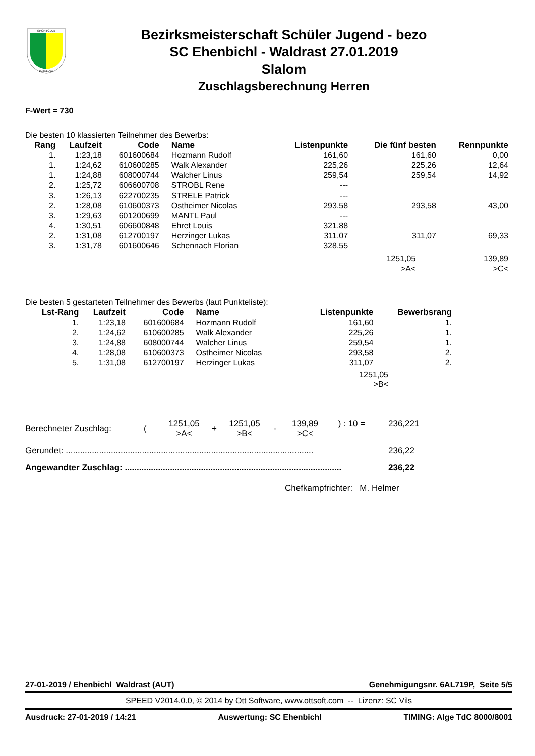SPORTCLUB
EHENBICHL
Bezirksmeisterschaft Schüler Jugend - bezo
SC Ehenbichl - Waldrast 27.01.2019
Slalom
Zuschlagsberechnung Herren
F-Wert = 730
Die besten 10 klassierten Teilnehmer des Bewerbs:
| Rang | Laufzeit | Code | Name | Listenpunkte | Die fünf besten | Rennpunkte |
| --- | --- | --- | --- | --- | --- | --- |
| 1. | 1:23,18 | 601600684 | Hozmann Rudolf | 161,60 | 161,60 | 0,00 |
| 1. | 1:24,62 | 610600285 | Walk Alexander | 225,26 | 225,26 | 12,64 |
| 1. | 1:24,88 | 608000744 | Walcher Linus | 259,54 | 259,54 | 14,92 |
| 2. | 1:25,72 | 606600708 | STROBL Rene | --- | | |
| 3. | 1:26,13 | 622700235 | STRELE Patrick | --- | | |
| 2. | 1:28,08 | 610600373 | Ostheimer Nicolas | 293,58 | 293,58 | 43,00 |
| 3. | 1:29,63 | 601200699 | MANTL Paul | --- | | |
| 4. | 1:30,51 | 606600848 | Ehret Louis | 321,88 | | |
| 2. | 1:31,08 | 612700197 | Herzinger Lukas | 311,07 | 311,07 | 69,33 |
| 3. | 1:31,78 | 601600646 | Schennach Florian | 328,55 | | |
| | 1251,05 >A< | 139,89 >C< |
Die besten 5 gestarteten Teilnehmer des Bewerbs (laut Punkteliste):
| Lst-Rang | Laufzeit | Code | Name | Listenpunkte | Bewerbsrang | |
| --- | --- | --- | --- | --- | --- | --- |
| 1. | 1:23,18 | 601600684 | Hozmann Rudolf | 161,60 | 1. | |
| 2. | 1:24,62 | 610600285 | Walk Alexander | 225,26 | 1. | |
| 3. | 1:24,88 | 608000744 | Walcher Linus | 259,54 | 1. | |
| 4. | 1:28,08 | 610600373 | Ostheimer Nicolas | 293,58 | 2. | |
| 5. | 1:31,08 | 612700197 | Herzinger Lukas | 311,07 | 2. | |
1251,05
>B<
| Berechneter Zuschlag: | ( | 1251,05 >A< | + | 1251,05 >B< | - | 139,89 >C< | ) : 10 = | 236,221 |
| Gerundet: ........................................................................................................ | 236,22 |
| Angewandter Zuschlag: ........................................................................................... | 236,22 |
Chefkampfrichter: M. Helmer
27-01-2019 / Ehenbichl Waldrast (AUT) Genehmigungsnr. 6AL719P, Seite 5/5
SPEED V2014.0.0, © 2014 by Ott Software, www.ottsoft.com -- Lizenz: SC Vils
Ausdruck: 27-01-2019 / 14:21 Auswertung: SC Ehenbichl TIMING: Alge TdC 8000/8001